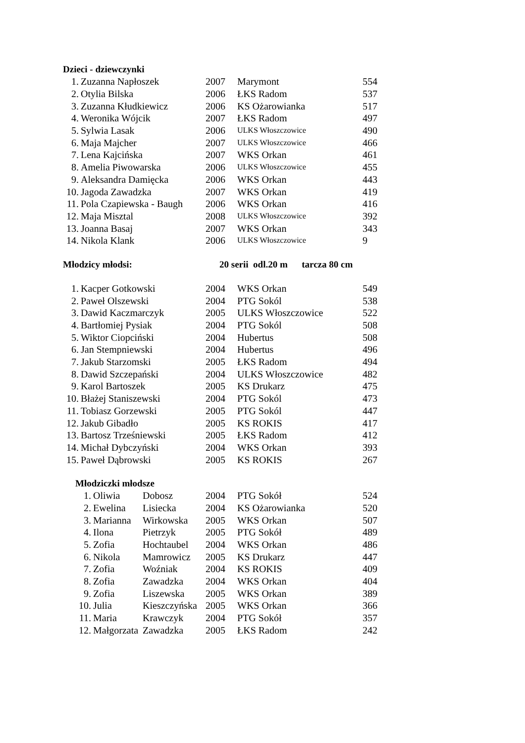Dzieci - dziewczynki
| 1. | Zuzanna Napłoszek | 2007 | Marymont | 554 |
| 2. | Otylia Bilska | 2006 | ŁKS Radom | 537 |
| 3. | Zuzanna Kłudkiewicz | 2006 | KS Ożarowianka | 517 |
| 4. | Weronika Wójcik | 2007 | ŁKS Radom | 497 |
| 5. | Sylwia Lasak | 2006 | ULKS Włoszczowice | 490 |
| 6. | Maja Majcher | 2007 | ULKS Włoszczowice | 466 |
| 7. | Lena Kajcińska | 2007 | WKS Orkan | 461 |
| 8. | Amelia Piwowarska | 2006 | ULKS Włoszczowice | 455 |
| 9. | Aleksandra Damięcka | 2006 | WKS Orkan | 443 |
| 10. | Jagoda Zawadzka | 2007 | WKS Orkan | 419 |
| 11. | Pola Czapiewska - Baugh | 2006 | WKS Orkan | 416 |
| 12. | Maja Misztal | 2008 | ULKS Włoszczowice | 392 |
| 13. | Joanna Basaj | 2007 | WKS Orkan | 343 |
| 14. | Nikola Klank | 2006 | ULKS Włoszczowice | 9 |
Młodzicy młodsi: 20 serii odl.20 m tarcza 80 cm
| 1. | Kacper Gotkowski | 2004 | WKS Orkan | 549 |
| 2. | Paweł Olszewski | 2004 | PTG Sokól | 538 |
| 3. | Dawid Kaczmarczyk | 2005 | ULKS Włoszczowice | 522 |
| 4. | Bartłomiej Pysiak | 2004 | PTG Sokól | 508 |
| 5. | Wiktor Ciopciński | 2004 | Hubertus | 508 |
| 6. | Jan Stempniewski | 2004 | Hubertus | 496 |
| 7. | Jakub Starzomski | 2005 | ŁKS Radom | 494 |
| 8. | Dawid Szczepański | 2004 | ULKS Włoszczowice | 482 |
| 9. | Karol Bartoszek | 2005 | KS Drukarz | 475 |
| 10. | Błażej Staniszewski | 2004 | PTG Sokól | 473 |
| 11. | Tobiasz Gorzewski | 2005 | PTG Sokól | 447 |
| 12. | Jakub Gibadło | 2005 | KS ROKIS | 417 |
| 13. | Bartosz Trześniewski | 2005 | ŁKS Radom | 412 |
| 14. | Michał Dybczyński | 2004 | WKS Orkan | 393 |
| 15. | Paweł Dąbrowski | 2005 | KS ROKIS | 267 |
Młodziczki młodsze
| 1. | Oliwia | Dobosz | 2004 | PTG Sokół | 524 |
| 2. | Ewelina | Lisiecka | 2004 | KS Ożarowianka | 520 |
| 3. | Marianna | Wirkowska | 2005 | WKS Orkan | 507 |
| 4. | Ilona | Pietrzyk | 2005 | PTG Sokół | 489 |
| 5. | Zofia | Hochtaubel | 2004 | WKS Orkan | 486 |
| 6. | Nikola | Mamrowicz | 2005 | KS Drukarz | 447 |
| 7. | Zofia | Woźniak | 2004 | KS ROKIS | 409 |
| 8. | Zofia | Zawadzka | 2004 | WKS Orkan | 404 |
| 9. | Zofia | Liszewska | 2005 | WKS Orkan | 389 |
| 10. | Julia | Kieszczyńska | 2005 | WKS Orkan | 366 |
| 11. | Maria | Krawczyk | 2004 | PTG Sokół | 357 |
| 12. | Małgorzata | Zawadzka | 2005 | ŁKS Radom | 242 |